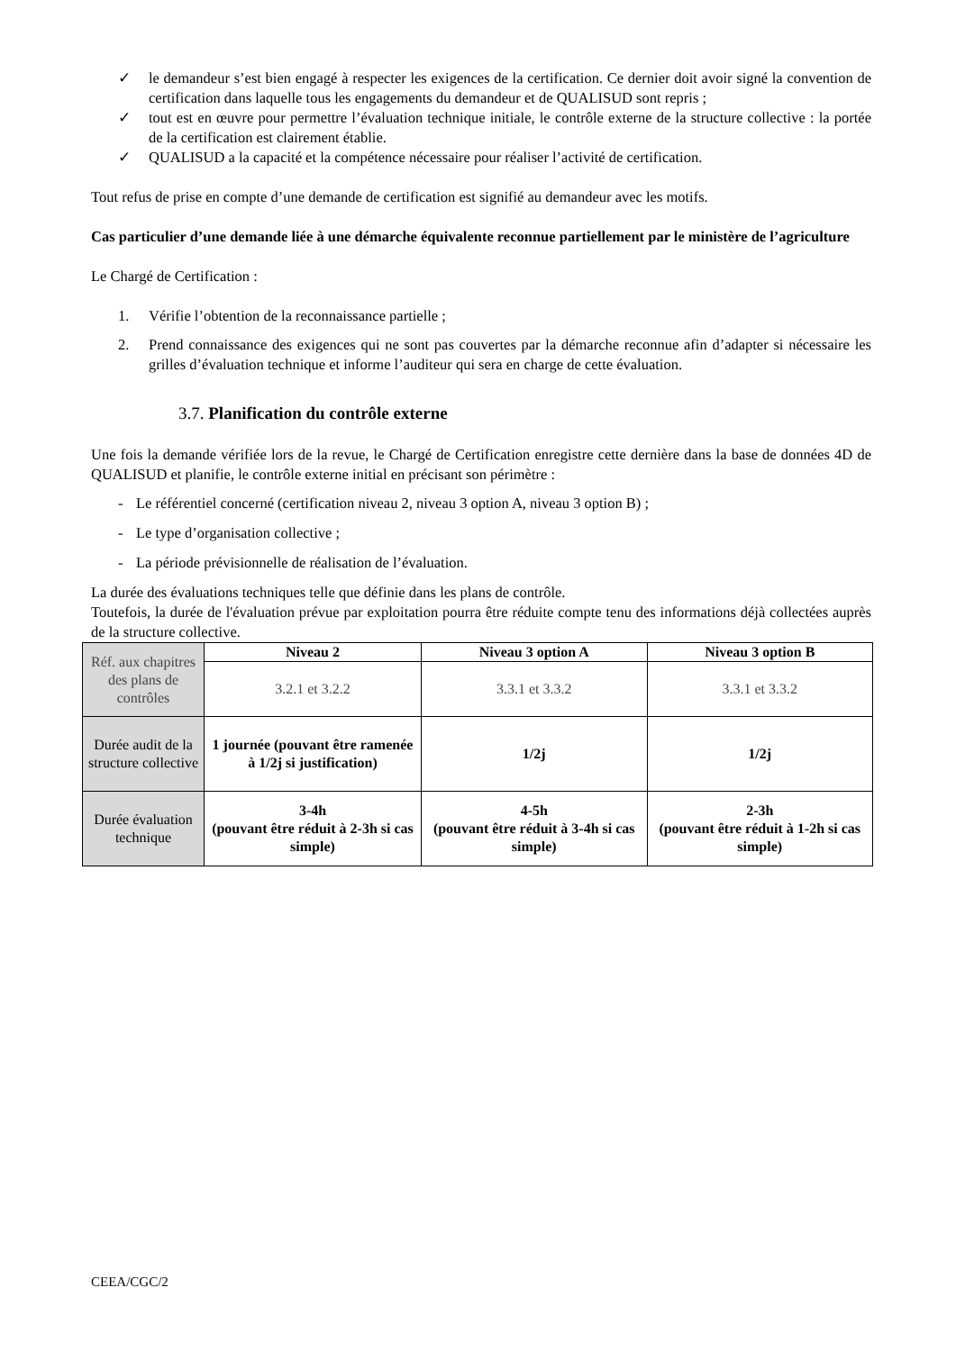✓ le demandeur s’est bien engagé à respecter les exigences de la certification. Ce dernier doit avoir signé la convention de certification dans laquelle tous les engagements du demandeur et de QUALISUD sont repris ;
✓ tout est en œuvre pour permettre l’évaluation technique initiale, le contrôle externe de la structure collective : la portée de la certification est clairement établie.
✓ QUALISUD a la capacité et la compétence nécessaire pour réaliser l’activité de certification.
Tout refus de prise en compte d’une demande de certification est signifié au demandeur avec les motifs.
Cas particulier d’une demande liée à une démarche équivalente reconnue partiellement par le ministère de l’agriculture
Le Chargé de Certification :
1. Vérifie l’obtention de la reconnaissance partielle ;
2. Prend connaissance des exigences qui ne sont pas couvertes par la démarche reconnue afin d’adapter si nécessaire les grilles d’évaluation technique et informe l’auditeur qui sera en charge de cette évaluation.
3.7. Planification du contrôle externe
Une fois la demande vérifiée lors de la revue, le Chargé de Certification enregistre cette dernière dans la base de données 4D de QUALISUD et planifie, le contrôle externe initial en précisant son périmètre :
- Le référentiel concerné (certification niveau 2, niveau 3 option A, niveau 3 option B) ;
- Le type d’organisation collective ;
- La période prévisionnelle de réalisation de l’évaluation.
La durée des évaluations techniques telle que définie dans les plans de contrôle.
Toutefois, la durée de l'évaluation prévue par exploitation pourra être réduite compte tenu des informations déjà collectées auprès de la structure collective.
| Réf. aux chapitres des plans de contrôles | Niveau 2 | Niveau 3 option A | Niveau 3 option B |
| | 3.2.1 et 3.2.2 | 3.3.1 et 3.3.2 | 3.3.1 et 3.3.2 |
| Durée audit de la structure collective | 1 journée (pouvant être ramenée à 1/2j si justification) | 1/2j | 1/2j |
| Durée évaluation technique | 3-4h (pouvant être réduit à 2-3h si cas simple) | 4-5h (pouvant être réduit à 3-4h si cas simple) | 2-3h (pouvant être réduit à 1-2h si cas simple) |
CEEA/CGC/2